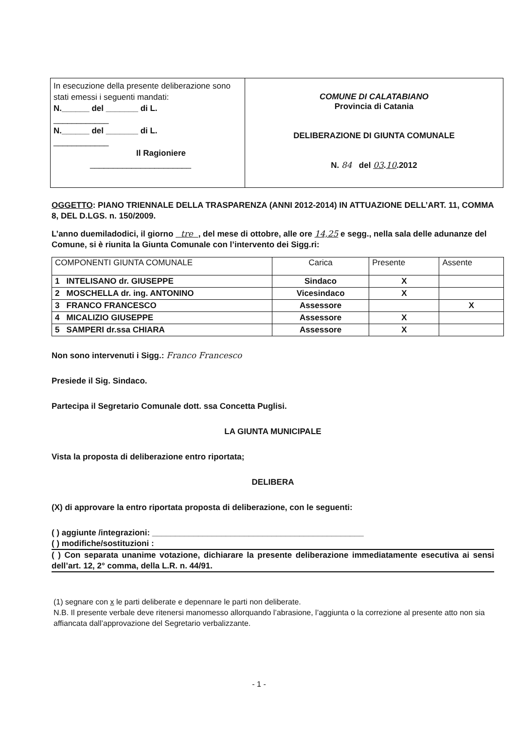In esecuzione della presente deliberazione sono stati emessi i seguenti mandati:
N.______ del _______ di L.
____________
N.______ del _______ di L.
____________
Il Ragioniere
______________________
COMUNE DI CALATABIANO
Provincia di Catania
DELIBERAZIONE DI GIUNTA COMUNALE
N. 84 del 03.10.2012
OGGETTO: PIANO TRIENNALE DELLA TRASPARENZA (ANNI 2012-2014) IN ATTUAZIONE DELL’ART. 11, COMMA 8, DEL D.LGS. n. 150/2009.
L’anno duemiladodici, il giorno tre , del mese di ottobre, alle ore 14,25 e segg., nella sala delle adunanze del Comune, si è riunita la Giunta Comunale con l’intervento dei Sigg.ri:
| COMPONENTI GIUNTA COMUNALE | Carica | Presente | Assente |
| --- | --- | --- | --- |
| 1 INTELISANO dr. GIUSEPPE | Sindaco | X | |
| 2 MOSCHELLA dr. ing. ANTONINO | Vicesindaco | X | |
| 3 FRANCO FRANCESCO | Assessore | | X |
| 4 MICALIZIO GIUSEPPE | Assessore | X | |
| 5 SAMPERI dr.ssa CHIARA | Assessore | X | |
Non sono intervenuti i Sigg.: Franco Francesco
Presiede il Sig. Sindaco.
Partecipa il Segretario Comunale dott. ssa Concetta Puglisi.
LA GIUNTA MUNICIPALE
Vista la proposta di deliberazione entro riportata;
DELIBERA
(X) di approvare la entro riportata proposta di deliberazione, con le seguenti:
( ) aggiunte /integrazioni: ______________________________________________
( ) modifiche/sostituzioni :
( ) Con separata unanime votazione, dichiarare la presente deliberazione immediatamente esecutiva ai sensi dell’art. 12, 2° comma, della L.R. n. 44/91.
(1) segnare con x le parti deliberate e depennare le parti non deliberate.
N.B. Il presente verbale deve ritenersi manomesso allorquando l’abrasione, l’aggiunta o la correzione al presente atto non sia affiancata dall’approvazione del Segretario verbalizzante.
- 1 -